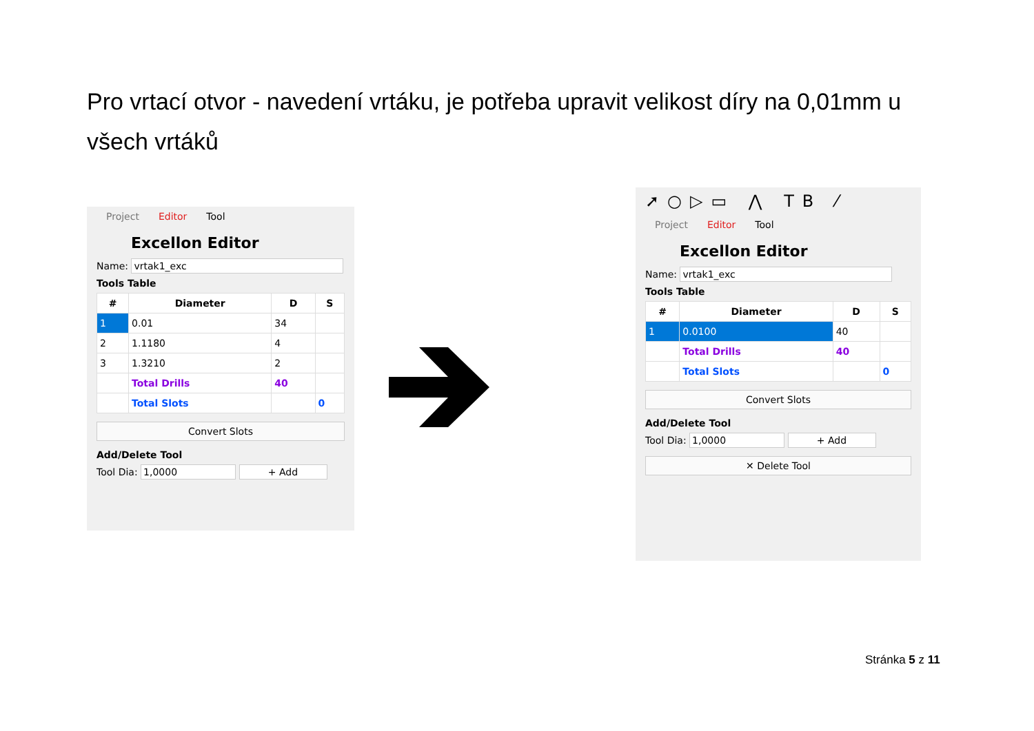Pro vrtací otvor - navedení vrtáku, je potřeba upravit velikost díry na 0,01mm u všech vrtáků
Project Editor Tool
Excellon Editor
Name: vrtak1_exc
Tools Table
| # | Diameter | D | S |
| --- | --- | --- | --- |
| 1 | 0.01 | 34 | |
| 2 | 1.1180 | 4 | |
| 3 | 1.3210 | 2 | |
| | Total Drills | 40 | |
| | Total Slots | | 0 |
Convert Slots
Add/Delete Tool
Tool Dia: 1,0000 + Add
➚○▷▭ ⋀ TB ⁄
Project Editor Tool
Excellon Editor
Name: vrtak1_exc
Tools Table
| # | Diameter | D | S |
| --- | --- | --- | --- |
| 1 | 0.0100 | 40 | |
| | Total Drills | 40 | |
| | Total Slots | | 0 |
Convert Slots
Add/Delete Tool
Tool Dia: 1,0000 + Add
✕ Delete Tool
Stránka 5 z 11